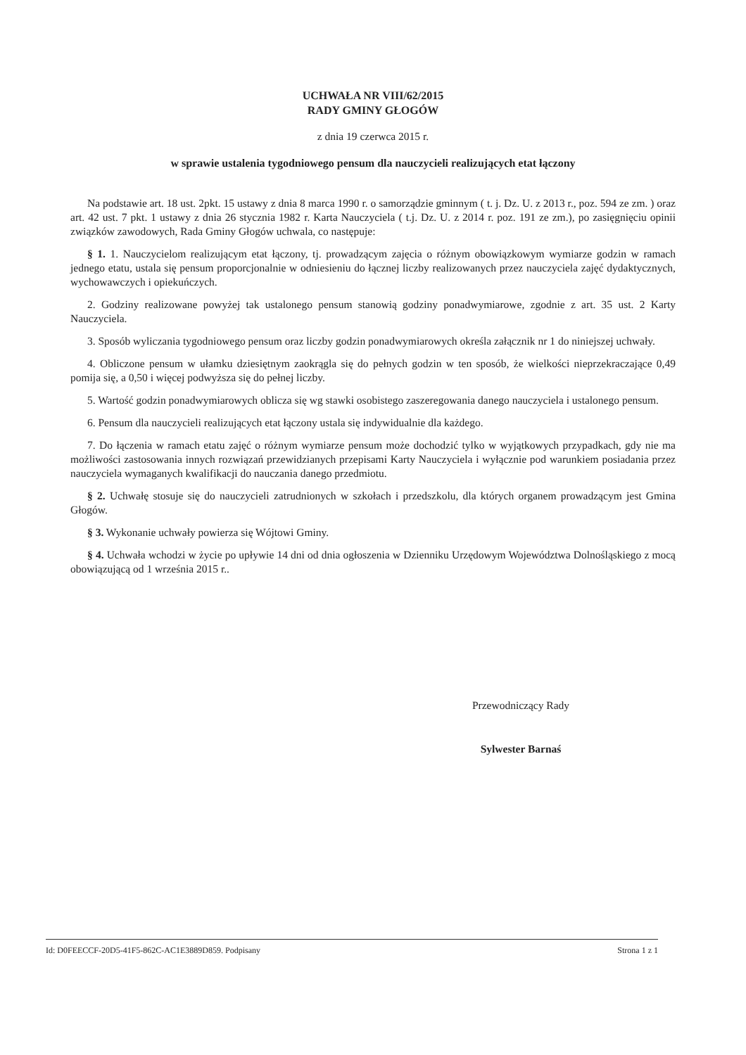UCHWAŁA NR VIII/62/2015
RADY GMINY GŁOGÓW
z dnia 19 czerwca 2015 r.
w sprawie ustalenia tygodniowego pensum dla nauczycieli realizujących etat łączony
Na podstawie art. 18 ust. 2pkt. 15 ustawy z dnia 8 marca 1990 r. o samorządzie gminnym ( t. j. Dz. U. z 2013 r., poz. 594 ze zm. ) oraz art. 42 ust. 7 pkt. 1 ustawy z dnia 26 stycznia 1982 r. Karta Nauczyciela ( t.j. Dz. U. z 2014 r. poz. 191 ze zm.), po zasięgnięciu opinii związków zawodowych, Rada Gminy Głogów uchwala, co następuje:
§ 1. 1. Nauczycielom realizującym etat łączony, tj. prowadzącym zajęcia o różnym obowiązkowym wymiarze godzin w ramach jednego etatu, ustala się pensum proporcjonalnie w odniesieniu do łącznej liczby realizowanych przez nauczyciela zajęć dydaktycznych, wychowawczych i opiekuńczych.
2. Godziny realizowane powyżej tak ustalonego pensum stanowią godziny ponadwymiarowe, zgodnie z art. 35 ust. 2 Karty Nauczyciela.
3. Sposób wyliczania tygodniowego pensum oraz liczby godzin ponadwymiarowych określa załącznik nr 1 do niniejszej uchwały.
4. Obliczone pensum w ułamku dziesiętnym zaokrągla się do pełnych godzin w ten sposób, że wielkości nieprzekraczające 0,49 pomija się, a 0,50 i więcej podwyższa się do pełnej liczby.
5. Wartość godzin ponadwymiarowych oblicza się wg stawki osobistego zaszeregowania danego nauczyciela i ustalonego pensum.
6. Pensum dla nauczycieli realizujących etat łączony ustala się indywidualnie dla każdego.
7. Do łączenia w ramach etatu zajęć o różnym wymiarze pensum może dochodzić tylko w wyjątkowych przypadkach, gdy nie ma możliwości zastosowania innych rozwiązań przewidzianych przepisami Karty Nauczyciela i wyłącznie pod warunkiem posiadania przez nauczyciela wymaganych kwalifikacji do nauczania danego przedmiotu.
§ 2. Uchwałę stosuje się do nauczycieli zatrudnionych w szkołach i przedszkolu, dla których organem prowadzącym jest Gmina Głogów.
§ 3. Wykonanie uchwały powierza się Wójtowi Gminy.
§ 4. Uchwała wchodzi w życie po upływie 14 dni od dnia ogłoszenia w Dzienniku Urzędowym Województwa Dolnośląskiego z mocą obowiązującą od 1 września 2015 r..
Przewodniczący Rady
Sylwester Barnaś
Id: D0FEECCF-20D5-41F5-862C-AC1E3889D859. Podpisany Strona 1 z 1